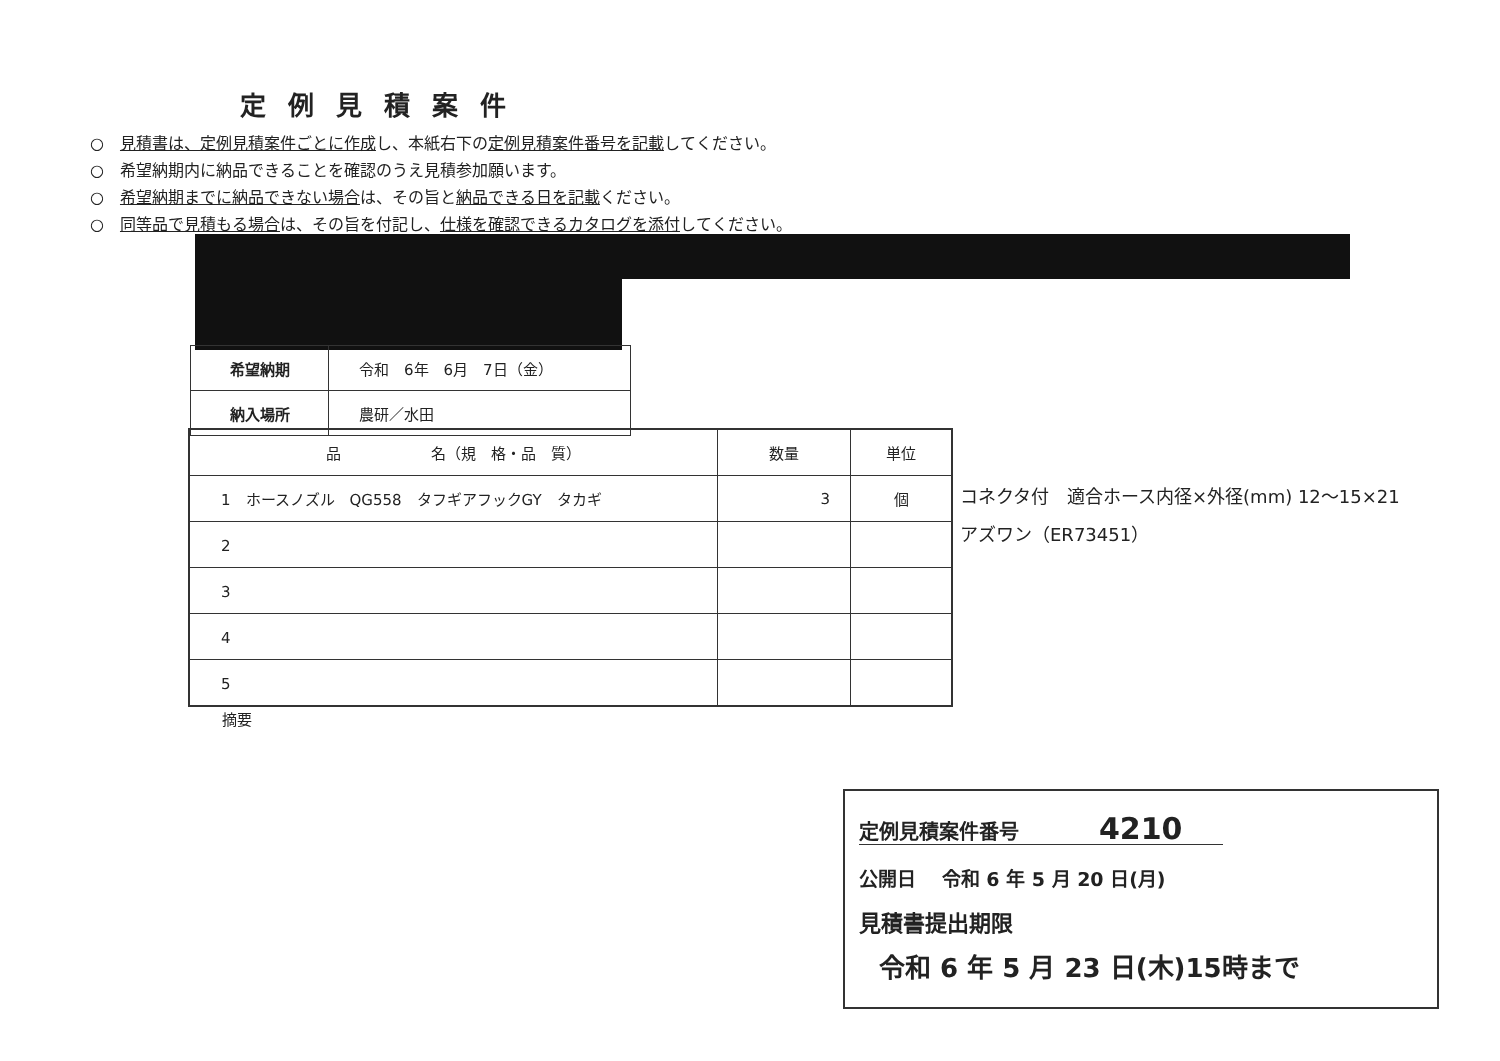定例見積案件
○　見積書は、定例見積案件ごとに作成し、本紙右下の定例見積案件番号を記載してください。
○　希望納期内に納品できることを確認のうえ見積参加願います。
○　希望納期までに納品できない場合は、その旨と納品できる日を記載ください。
○　同等品で見積もる場合は、その旨を付記し、仕様を確認できるカタログを添付してください。
| 希望納期 | 令和 6年 6月 7日（金） |
| 納入場所 | 農研／水田 |
| 品 名（規 格・品 質） | 数量 | 単位 |
| --- | --- | --- |
| 1 ホースノズル QG558 タフギアフックGY タカギ | 3 | 個 |
| 2 | | |
| 3 | | |
| 4 | | |
| 5 | | |
コネクタ付　適合ホース内径×外径(mm) 12～15×21
アズワン（ER73451）
摘要
定例見積案件番号　　　　4210　　
公開日　 令和 6 年 5 月 20 日(月)
見積書提出期限
令和 6 年 5 月 23 日(木)15時まで